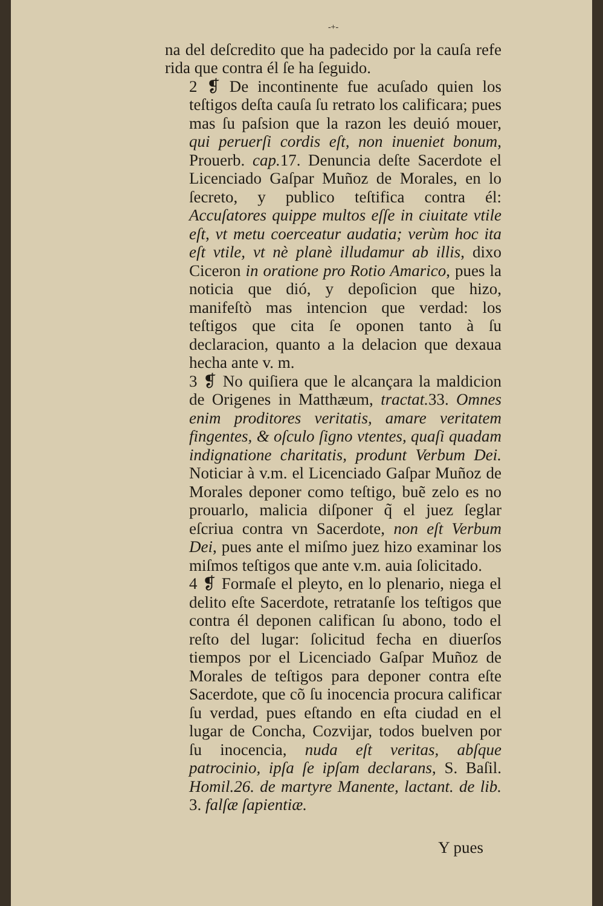-+-
na del deſcredito que ha padecido por la cauſa refe rida que contra él ſe ha ſeguido.
2 ❡ De incontinente fue acuſado quien los teſtigos deſta cauſa ſu retrato los calificara; pues mas ſu paſsion que la razon les deuió mouer, qui peruerſi cordis eſt, non inueniet bonum, Prouerb. cap. 17. Denuncia deſte Sacerdote el Licenciado Gaſpar Muñoz de Morales, en lo ſecreto, y publico teſtifica contra él: Accuſatores quippe multos eſſe in ciuitate vtile eſt, vt metu coerceatur audatia; verùm hoc ita eſt vtile, vt nè planè illudamur ab illis, dixo Ciceron in oratione pro Rotio Amarico, pues la noticia que dió, y depoſicion que hizo, manifeſtò mas intencion que verdad: los teſtigos que cita ſe oponen tanto à ſu declaracion, quanto a la delacion que dexaua hecha ante v. m.
3 ❡ No quiſiera que le alcançara la maldicion de Origenes in Matthæum, tractat. 33. Omnes enim proditores veritatis, amare veritatem fingentes, & oſculo ſigno vtentes, quaſi quadam indignatione charitatis, produnt Verbum Dei. Noticiar à v.m. el Licenciado Gaſpar Muñoz de Morales deponer como teſtigo, buẽ zelo es no prouarlo, malicia diſponer q̃ el juez ſeglar eſcriua contra vn Sacerdote, non eſt Verbum Dei, pues ante el miſmo juez hizo examinar los miſmos teſtigos que ante v.m. auia ſolicitado.
4 ❡ Formaſe el pleyto, en lo plenario, niega el delito eſte Sacerdote, retratanſe los teſtigos que contra él deponen califican ſu abono, todo el reſto del lugar: ſolicitud fecha en diuerſos tiempos por el Licenciado Gaſpar Muñoz de Morales de teſtigos para deponer contra eſte Sacerdote, que cõ ſu inocencia procura calificar ſu verdad, pues eſtando en eſta ciudad en el lugar de Concha, Cozvijar, todos buelven por ſu inocencia, nuda eſt veritas, abſque patrocinio, ipſa ſe ipſam declarans, S. Baſil. Homil.26. de martyre Manente, lactant. de lib. 3. falſæ ſapientiæ.
Y pues